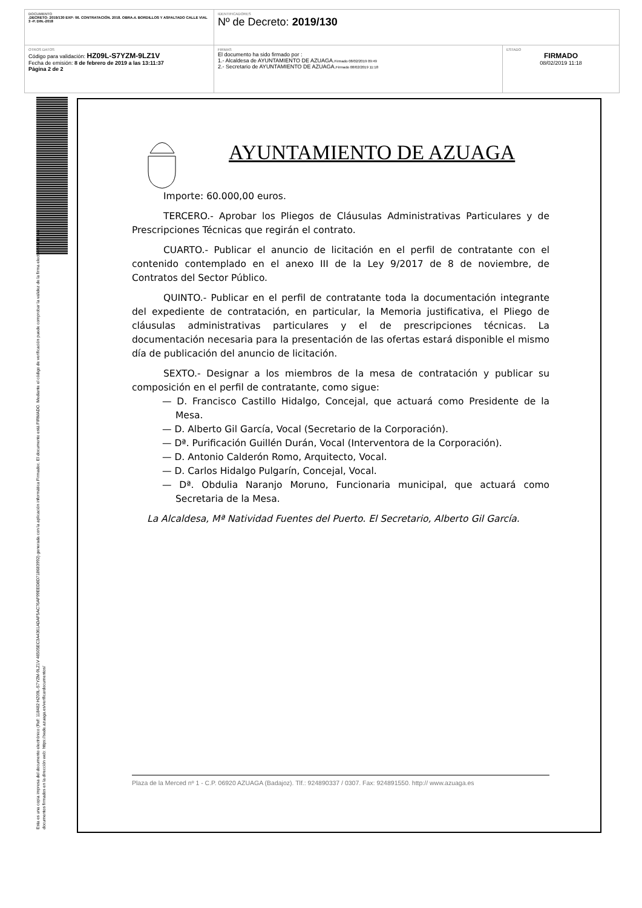| DOCUMENTO .DECRETO: 2019/130 EXP: 06. CONTRATACIÓN. 2018. OBRA.4. BORDILLOS Y ASFALTADO CALLE VIAL 3 -P. DIN.-2018 | IDENTIFICADORES Nº de Decreto: 2019/130 | |
| OTROS DATOS Código para validación: HZ09L-S7YZM-9LZ1V Fecha de emisión: 8 de febrero de 2019 a las 13:11:37 Página 2 de 2 | FIRMAS El documento ha sido firmado por : 1.- Alcaldesa de AYUNTAMIENTO DE AZUAGA. Firmado 08/02/2019 09:49 2.- Secretario de AYUNTAMIENTO DE AZUAGA. Firmado 08/02/2019 11:18 | ESTADO FIRMADO 08/02/2019 11:18 |
Esta es una copia impresa del documento electrónico (Ref: 118482 HZ09L-S7YZM-9LZ1V 46505EC3A4361ADAF5AC76AF99EED8D718683992) generada con la aplicación informática Firmadoc. El documento está FIRMADO. Mediante el código de verificación puede comprobar la validez de la firma electrónica de los documentos firmados en la dirección web: https://sede.azuaga.es/verificardocumentos/
AYUNTAMIENTO DE AZUAGA
Importe: 60.000,00 euros.
TERCERO.- Aprobar los Pliegos de Cláusulas Administrativas Particulares y de Prescripciones Técnicas que regirán el contrato.
CUARTO.- Publicar el anuncio de licitación en el perfil de contratante con el contenido contemplado en el anexo III de la Ley 9/2017 de 8 de noviembre, de Contratos del Sector Público.
QUINTO.- Publicar en el perfil de contratante toda la documentación integrante del expediente de contratación, en particular, la Memoria justificativa, el Pliego de cláusulas administrativas particulares y el de prescripciones técnicas. La documentación necesaria para la presentación de las ofertas estará disponible el mismo día de publicación del anuncio de licitación.
SEXTO.- Designar a los miembros de la mesa de contratación y publicar su composición en el perfil de contratante, como sigue:
— D. Francisco Castillo Hidalgo, Concejal, que actuará como Presidente de la Mesa.
— D. Alberto Gil García, Vocal (Secretario de la Corporación).
— Dª. Purificación Guillén Durán, Vocal (Interventora de la Corporación).
— D. Antonio Calderón Romo, Arquitecto, Vocal.
— D. Carlos Hidalgo Pulgarín, Concejal, Vocal.
— Dª. Obdulia Naranjo Moruno, Funcionaria municipal, que actuará como Secretaria de la Mesa.
La Alcaldesa, Mª Natividad Fuentes del Puerto. El Secretario, Alberto Gil García.
Plaza de la Merced nº 1 - C.P. 06920 AZUAGA (Badajoz). Tlf.: 924890337 / 0307. Fax: 924891550. http:// www.azuaga.es